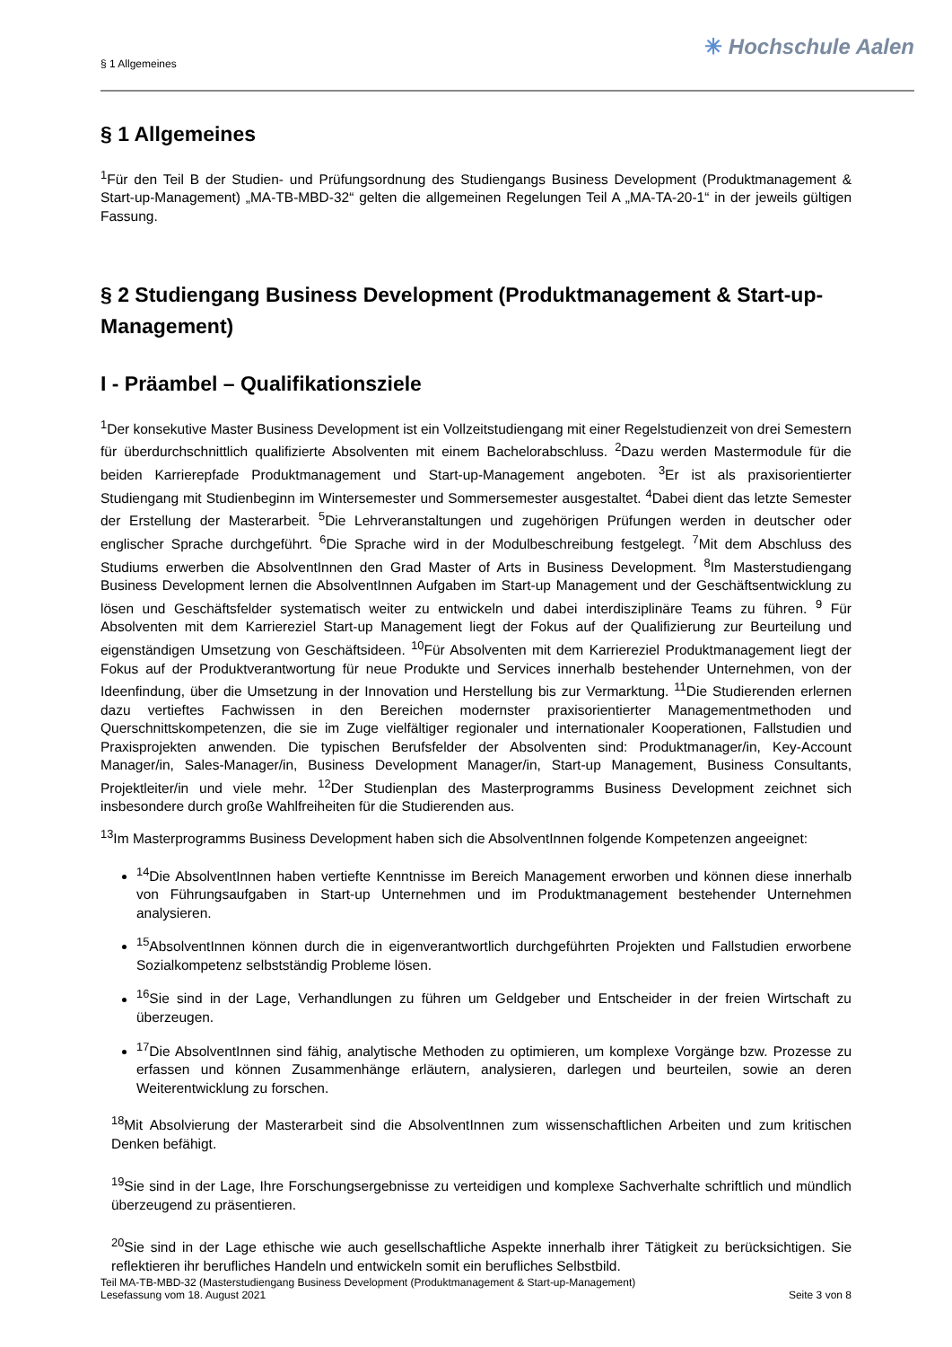§ 1 Allgemeines
✳ Hochschule Aalen
§ 1 Allgemeines
<sup>1</sup> Für den Teil B der Studien- und Prüfungsordnung des Studiengangs Business Development (Produktmanagement & Start-up-Management) „MA-TB-MBD-32“ gelten die allgemeinen Regelungen Teil A „MA-TA-20-1“ in der jeweils gültigen Fassung.
§ 2 Studiengang Business Development (Produktmanagement & Start-up-Management)
I - Präambel – Qualifikationsziele
<sup>1</sup> Der konsekutive Master Business Development ist ein Vollzeitstudiengang mit einer Regelstudienzeit von drei Semestern für überdurchschnittlich qualifizierte Absolventen mit einem Bachelorabschluss. <sup>2</sup>Dazu werden Mastermodule für die beiden Karrierepfade Produktmanagement und Start-up-Management angeboten. <sup>3</sup>Er ist als praxisorientierter Studiengang mit Studienbeginn im Wintersemester und Sommersemester ausgestaltet. <sup>4</sup>Dabei dient das letzte Semester der Erstellung der Masterarbeit. <sup>5</sup>Die Lehrveranstaltungen und zugehörigen Prüfungen werden in deutscher oder englischer Sprache durchgeführt. <sup>6</sup>Die Sprache wird in der Modulbeschreibung festgelegt. <sup>7</sup>Mit dem Abschluss des Studiums erwerben die AbsolventInnen den Grad Master of Arts in Business Development. <sup>8</sup>Im Masterstudiengang Business Development lernen die AbsolventInnen Aufgaben im Start-up Management und der Geschäftsentwicklung zu lösen und Geschäftsfelder systematisch weiter zu entwickeln und dabei interdisziplinäre Teams zu führen. <sup>9</sup> Für Absolventen mit dem Karriereziel Start-up Management liegt der Fokus auf der Qualifizierung zur Beurteilung und eigenständigen Umsetzung von Geschäftsideen. <sup>10</sup>Für Absolventen mit dem Karriereziel Produktmanagement liegt der Fokus auf der Produktverantwortung für neue Produkte und Services innerhalb bestehender Unternehmen, von der Ideenfindung, über die Umsetzung in der Innovation und Herstellung bis zur Vermarktung. <sup>11</sup>Die Studierenden erlernen dazu vertieftes Fachwissen in den Bereichen modernster praxisorientierter Managementmethoden und Querschnittskompetenzen, die sie im Zuge vielfältiger regionaler und internationaler Kooperationen, Fallstudien und Praxisprojekten anwenden. Die typischen Berufsfelder der Absolventen sind: Produktmanager/in, Key-Account Manager/in, Sales-Manager/in, Business Development Manager/in, Start-up Management, Business Consultants, Projektleiter/in und viele mehr. <sup>12</sup>Der Studienplan des Masterprogramms Business Development zeichnet sich insbesondere durch große Wahlfreiheiten für die Studierenden aus.
<sup>13</sup> Im Masterprogramms Business Development haben sich die AbsolventInnen folgende Kompetenzen angeeignet:
<sup>14</sup> Die AbsolventInnen haben vertiefte Kenntnisse im Bereich Management erworben und können diese innerhalb von Führungsaufgaben in Start-up Unternehmen und im Produktmanagement bestehender Unternehmen analysieren.
<sup>15</sup> AbsolventInnen können durch die in eigenverantwortlich durchgeführten Projekten und Fallstudien erworbene Sozialkompetenz selbstständig Probleme lösen.
<sup>16</sup> Sie sind in der Lage, Verhandlungen zu führen um Geldgeber und Entscheider in der freien Wirtschaft zu überzeugen.
<sup>17</sup> Die AbsolventInnen sind fähig, analytische Methoden zu optimieren, um komplexe Vorgänge bzw. Prozesse zu erfassen und können Zusammenhänge erläutern, analysieren, darlegen und beurteilen, sowie an deren Weiterentwicklung zu forschen.
<sup>18</sup> Mit Absolvierung der Masterarbeit sind die AbsolventInnen zum wissenschaftlichen Arbeiten und zum kritischen Denken befähigt.
<sup>19</sup> Sie sind in der Lage, Ihre Forschungsergebnisse zu verteidigen und komplexe Sachverhalte schriftlich und mündlich überzeugend zu präsentieren.
<sup>20</sup> Sie sind in der Lage ethische wie auch gesellschaftliche Aspekte innerhalb ihrer Tätigkeit zu berücksichtigen. Sie reflektieren ihr berufliches Handeln und entwickeln somit ein berufliches Selbstbild.
Teil MA-TB-MBD-32 (Masterstudiengang Business Development (Produktmanagement & Start-up-Management)
Lesefassung vom 18. August 2021 Seite 3 von 8